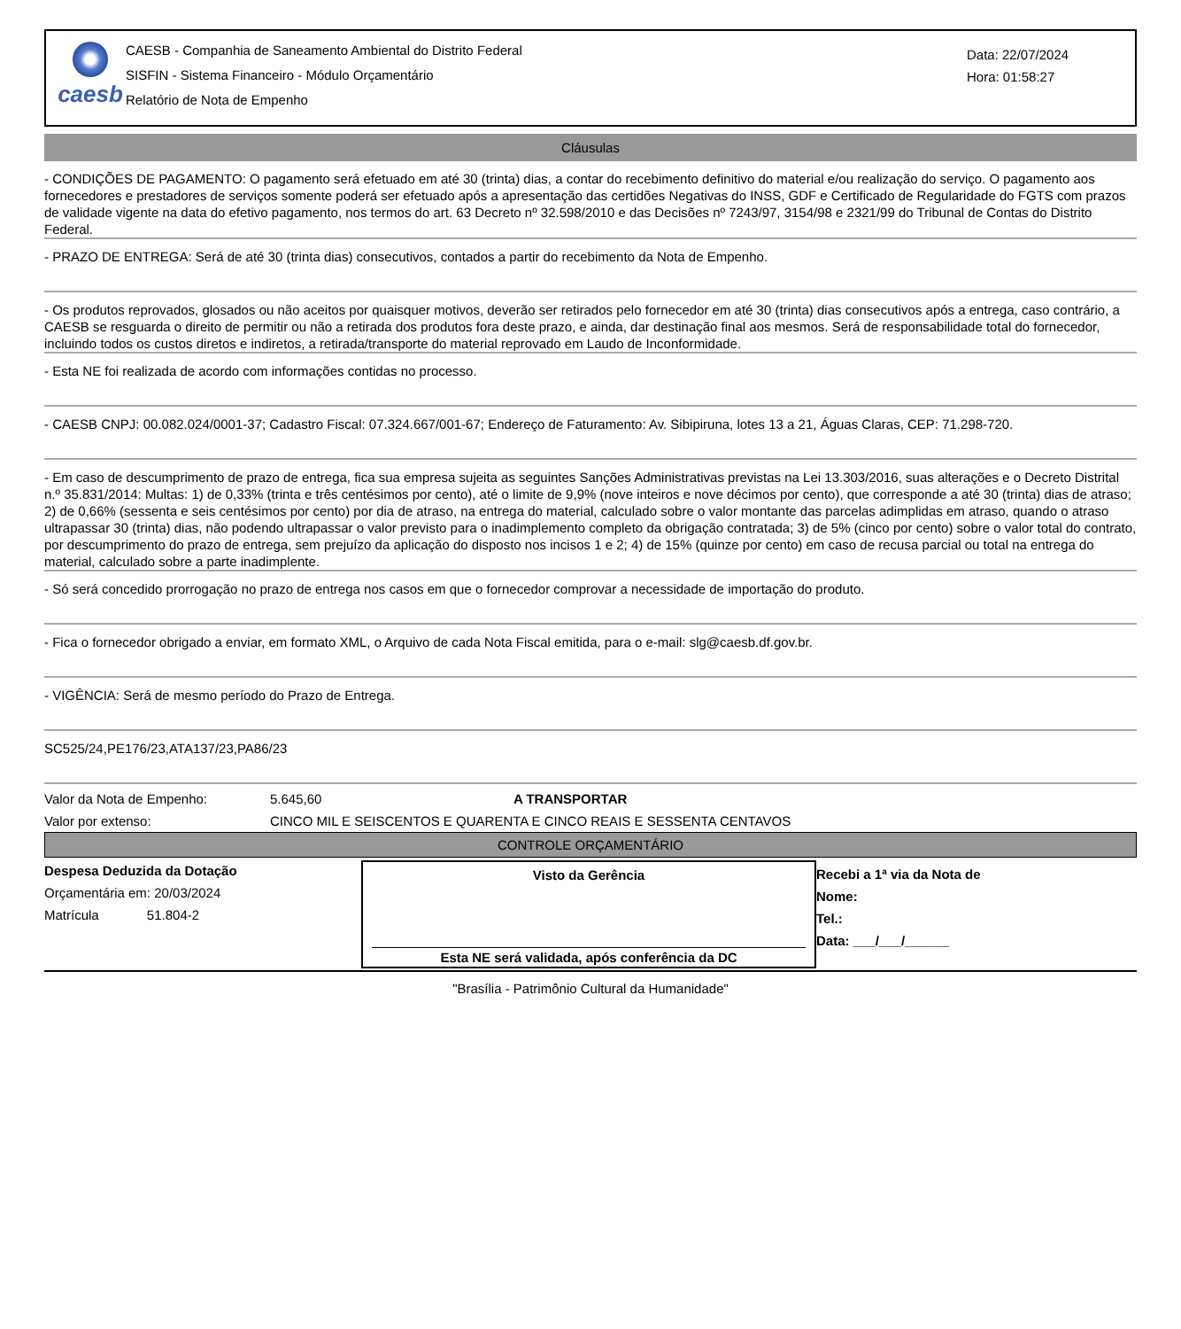caesb
CAESB - Companhia de Saneamento Ambiental do Distrito Federal
SISFIN - Sistema Financeiro - Módulo Orçamentário
Relatório de Nota de Empenho
Data: 22/07/2024
Hora: 01:58:27
Cláusulas
- CONDIÇÕES DE PAGAMENTO: O pagamento será efetuado em até 30 (trinta) dias, a contar do recebimento definitivo do material e/ou realização do serviço. O pagamento aos fornecedores e prestadores de serviços somente poderá ser efetuado após a apresentação das certidões Negativas do INSS, GDF e Certificado de Regularidade do FGTS com prazos de validade vigente na data do efetivo pagamento, nos termos do art. 63 Decreto nº 32.598/2010 e das Decisões nº 7243/97, 3154/98 e 2321/99 do Tribunal de Contas do Distrito Federal.
- PRAZO DE ENTREGA: Será de até 30 (trinta dias) consecutivos, contados a partir do recebimento da Nota de Empenho.
- Os produtos reprovados, glosados ou não aceitos por quaisquer motivos, deverão ser retirados pelo fornecedor em até 30 (trinta) dias consecutivos após a entrega, caso contrário, a CAESB se resguarda o direito de permitir ou não a retirada dos produtos fora deste prazo, e ainda, dar destinação final aos mesmos. Será de responsabilidade total do fornecedor, incluindo todos os custos diretos e indiretos, a retirada/transporte do material reprovado em Laudo de Inconformidade.
- Esta NE foi realizada de acordo com informações contidas no processo.
- CAESB CNPJ: 00.082.024/0001-37; Cadastro Fiscal: 07.324.667/001-67; Endereço de Faturamento: Av. Sibipiruna, lotes 13 a 21, Águas Claras, CEP: 71.298-720.
- Em caso de descumprimento de prazo de entrega, fica sua empresa sujeita as seguintes Sanções Administrativas previstas na Lei 13.303/2016, suas alterações e o Decreto Distrital n.º 35.831/2014: Multas: 1) de 0,33% (trinta e três centésimos por cento), até o limite de 9,9% (nove inteiros e nove décimos por cento), que corresponde a até 30 (trinta) dias de atraso; 2) de 0,66% (sessenta e seis centésimos por cento) por dia de atraso, na entrega do material, calculado sobre o valor montante das parcelas adimplidas em atraso, quando o atraso ultrapassar 30 (trinta) dias, não podendo ultrapassar o valor previsto para o inadimplemento completo da obrigação contratada; 3) de 5% (cinco por cento) sobre o valor total do contrato, por descumprimento do prazo de entrega, sem prejuízo da aplicação do disposto nos incisos 1 e 2; 4) de 15% (quinze por cento) em caso de recusa parcial ou total na entrega do material, calculado sobre a parte inadimplente.
- Só será concedido prorrogação no prazo de entrega nos casos em que o fornecedor comprovar a necessidade de importação do produto.
- Fica o fornecedor obrigado a enviar, em formato XML, o Arquivo de cada Nota Fiscal emitida, para o e-mail: slg@caesb.df.gov.br.
- VIGÊNCIA: Será de mesmo período do Prazo de Entrega.
SC525/24,PE176/23,ATA137/23,PA86/23
Valor da Nota de Empenho: 5.645,60 A TRANSPORTAR
Valor por extenso: CINCO MIL E SEISCENTOS E QUARENTA E CINCO REAIS E SESSENTA CENTAVOS
CONTROLE ORÇAMENTÁRIO
Despesa Deduzida da Dotação
Orçamentária em: 20/03/2024
Matrícula 51.804-2
Visto da Gerência
Esta NE será validada, após conferência da DC
Recebi a 1ª via da Nota de
Nome:
Tel.:
Data: ___/___/______
"Brasília - Patrimônio Cultural da Humanidade"